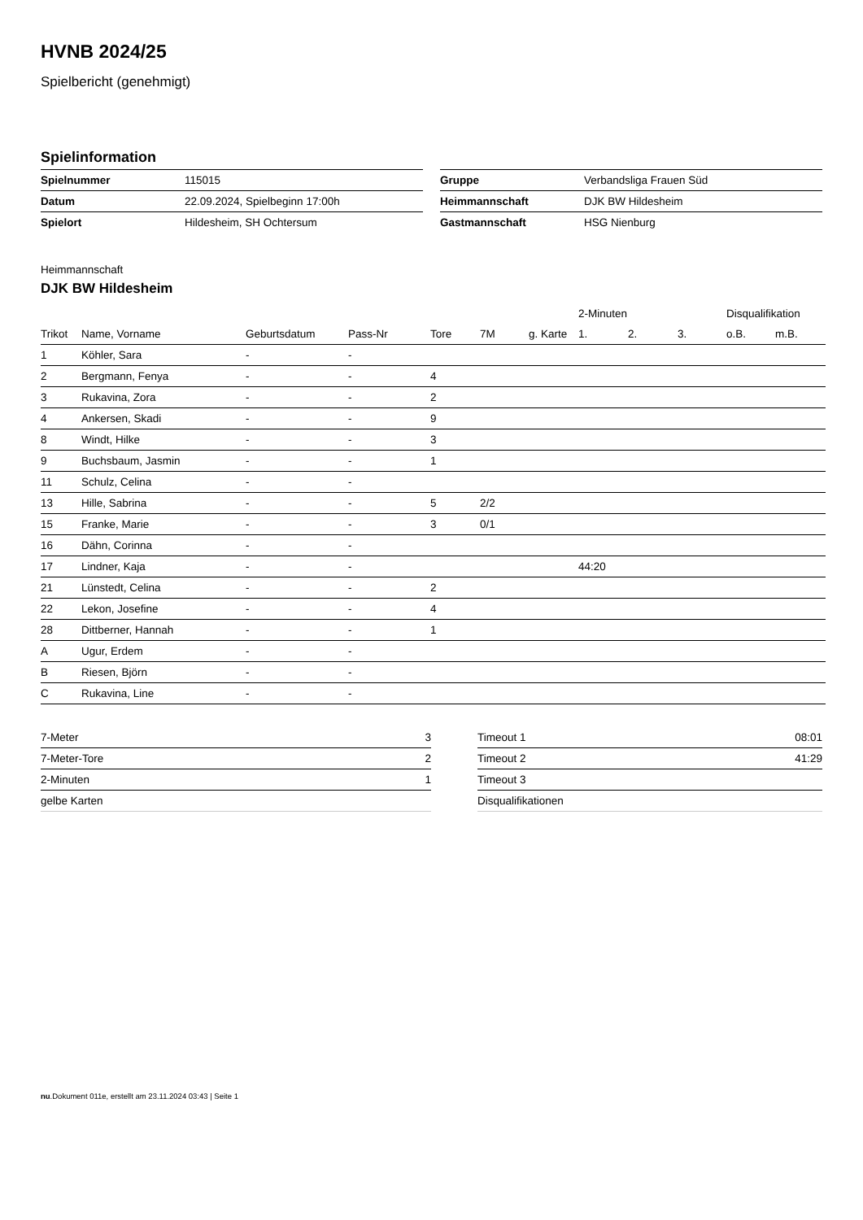HVNB 2024/25
Spielbericht (genehmigt)
Spielinformation
| Spielnummer | 115015 |
| Datum | 22.09.2024, Spielbeginn 17:00h |
| Spielort | Hildesheim, SH Ochtersum |
| Gruppe | Verbandsliga Frauen Süd |
| Heimmannschaft | DJK BW Hildesheim |
| Gastmannschaft | HSG Nienburg |
Heimmannschaft
DJK BW Hildesheim
| | | | | | | | 2-Minuten | | | Disqualifikation | |
| --- | --- | --- | --- | --- | --- | --- | --- | --- | --- | --- | --- |
| Trikot | Name, Vorname | Geburtsdatum | Pass-Nr | Tore | 7M | g. Karte | 1. | 2. | 3. | o.B. | m.B. |
| 1 | Köhler, Sara | - | - | | | | | | | | |
| 2 | Bergmann, Fenya | - | - | 4 | | | | | | | |
| 3 | Rukavina, Zora | - | - | 2 | | | | | | | |
| 4 | Ankersen, Skadi | - | - | 9 | | | | | | | |
| 8 | Windt, Hilke | - | - | 3 | | | | | | | |
| 9 | Buchsbaum, Jasmin | - | - | 1 | | | | | | | |
| 11 | Schulz, Celina | - | - | | | | | | | | |
| 13 | Hille, Sabrina | - | - | 5 | 2/2 | | | | | | |
| 15 | Franke, Marie | - | - | 3 | 0/1 | | | | | | |
| 16 | Dähn, Corinna | - | - | | | | | | | | |
| 17 | Lindner, Kaja | - | - | | | | 44:20 | | | | |
| 21 | Lünstedt, Celina | - | - | 2 | | | | | | | |
| 22 | Lekon, Josefine | - | - | 4 | | | | | | | |
| 28 | Dittberner, Hannah | - | - | 1 | | | | | | | |
| A | Ugur, Erdem | - | - | | | | | | | | |
| B | Riesen, Björn | - | - | | | | | | | | |
| C | Rukavina, Line | - | - | | | | | | | | |
| 7-Meter | 3 |
| 7-Meter-Tore | 2 |
| 2-Minuten | 1 |
| gelbe Karten | |
| Timeout 1 | 08:01 |
| Timeout 2 | 41:29 |
| Timeout 3 | |
| Disqualifikationen | |
nu.Dokument 011e, erstellt am 23.11.2024 03:43 | Seite 1